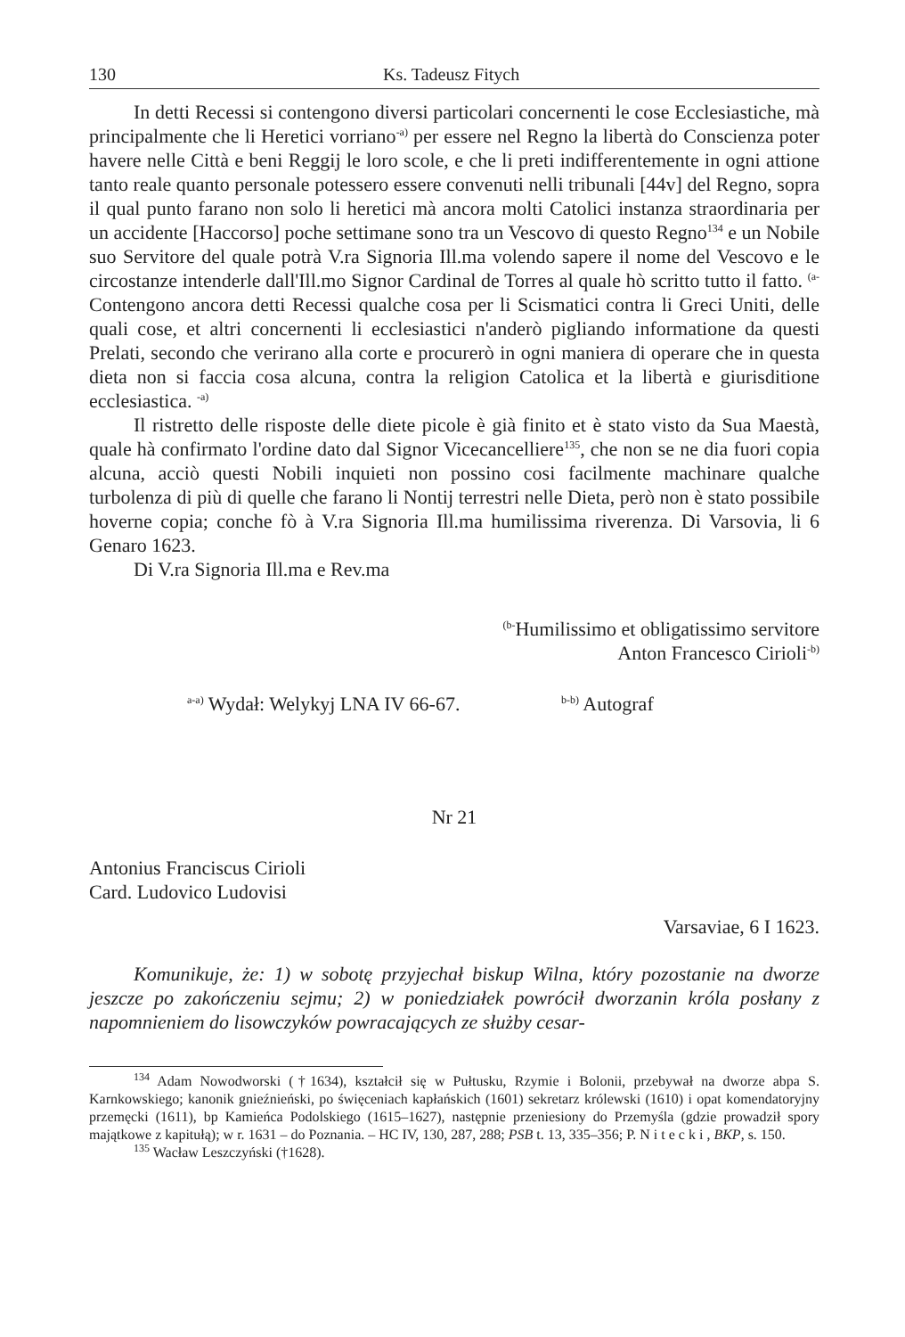130 Ks. Tadeusz Fitych
In detti Recessi si contengono diversi particolari concernenti le cose Ecclesiastiche, mà principalmente che li Heretici vorriano<sup>-a)</sup> per essere nel Regno la libertà do Conscienza poter havere nelle Città e beni Reggij le loro scole, e che li preti indifferentemente in ogni attione tanto reale quanto personale potessero essere convenuti nelli tribunali [44v] del Regno, sopra il qual punto farano non solo li heretici mà ancora molti Catolici instanza straordinaria per un accidente [Haccorso] poche settimane sono tra un Vescovo di questo Regno<sup>134</sup> e un Nobile suo Servitore del quale potrà V.ra Signoria Ill.ma volendo sapere il nome del Vescovo e le circostanze intenderle dall'Ill.mo Signor Cardinal de Torres al quale hò scritto tutto il fatto. <sup>(a-</sup>Contengono ancora detti Recessi qualche cosa per li Scismatici contra li Greci Uniti, delle quali cose, et altri concernenti li ecclesiastici n'anderò pigliando informatione da questi Prelati, secondo che verirano alla corte e procurerò in ogni maniera di operare che in questa dieta non si faccia cosa alcuna, contra la religion Catolica et la libertà e giurisditione ecclesiastica. <sup>-a)</sup>
Il ristretto delle risposte delle diete picole è già finito et è stato visto da Sua Maestà, quale hà confirmato l'ordine dato dal Signor Vicecancelliere<sup>135</sup>, che non se ne dia fuori copia alcuna, acciò questi Nobili inquieti non possino cosi facilmente machinare qualche turbolenza di più di quelle che farano li Nontij terrestri nelle Dieta, però non è stato possibile hoverne copia; conche fò à V.ra Signoria Ill.ma humilissima riverenza. Di Varsovia, li 6 Genaro 1623.
Di V.ra Signoria Ill.ma e Rev.ma
<sup>(b-</sup>Humilissimo et obligatissimo servitore
Anton Francesco Cirioli<sup>-b)</sup>
<sup>a-a)</sup> Wydał: Welykyj LNA IV 66-67. <sup>b-b)</sup> Autograf
Nr 21
Antonius Franciscus Cirioli
Card. Ludovico Ludovisi
Varsaviae, 6 I 1623.
Komunikuje, że: 1) w sobotę przyjechał biskup Wilna, który pozostanie na dworze jeszcze po zakończeniu sejmu; 2) w poniedziałek powrócił dworzanin króla posłany z napomnieniem do lisowczyków powracających ze służby cesar-
<sup>134</sup> Adam Nowodworski (†1634), kształcił się w Pułtusku, Rzymie i Bolonii, przebywał na dworze abpa S. Karnkowskiego; kanonik gnieźnieński, po święceniach kapłańskich (1601) sekretarz królewski (1610) i opat komendatoryjny przemęcki (1611), bp Kamieńca Podolskiego (1615–1627), następnie przeniesiony do Przemyśla (gdzie prowadził spory majątkowe z kapitułą); w r. 1631 – do Poznania. – HC IV, 130, 287, 288; PSB t. 13, 335–356; P. N i t e c k i , BKP, s. 150.
<sup>135</sup> Wacław Leszczyński (†1628).